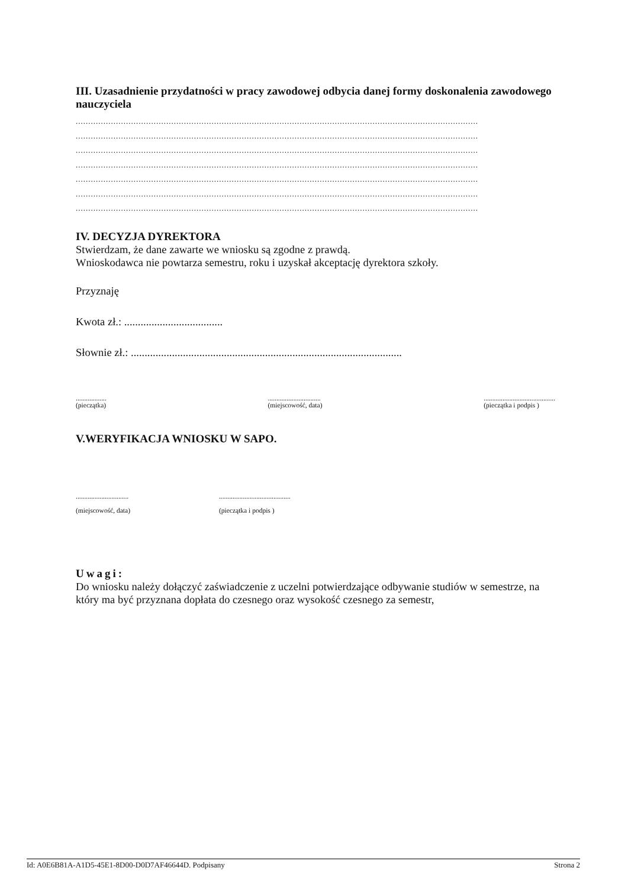III. Uzasadnienie przydatności w pracy zawodowej odbycia danej formy doskonalenia zawodowego nauczyciela
................................................................................................................................................................
................................................................................................................................................................
................................................................................................................................................................
................................................................................................................................................................
................................................................................................................................................................
................................................................................................................................................................
................................................................................................................................................................
IV. DECYZJA DYREKTORA
Stwierdzam, że dane zawarte we wniosku są zgodne z prawdą.
Wnioskodawca nie powtarza semestru, roku i uzyskał akceptację dyrektora szkoły.
Przyznaję
Kwota zł.: ....................................
Słownie zł.: ...................................................................................................
..................
(pieczątka)...............................
(miejscowość, data)..........................................
(pieczątka i podpis )
V.WERYFIKACJA WNIOSKU W SAPO.
...............................
(miejscowość, data)..........................................
(pieczątka i podpis )
Uwagi:
Do wniosku należy dołączyć zaświadczenie z uczelni potwierdzające odbywanie studiów w semestrze, na który ma być przyznana dopłata do czesnego oraz wysokość czesnego za semestr,
Id: A0E6B81A-A1D5-45E1-8D00-D0D7AF46644D. Podpisany Strona 2